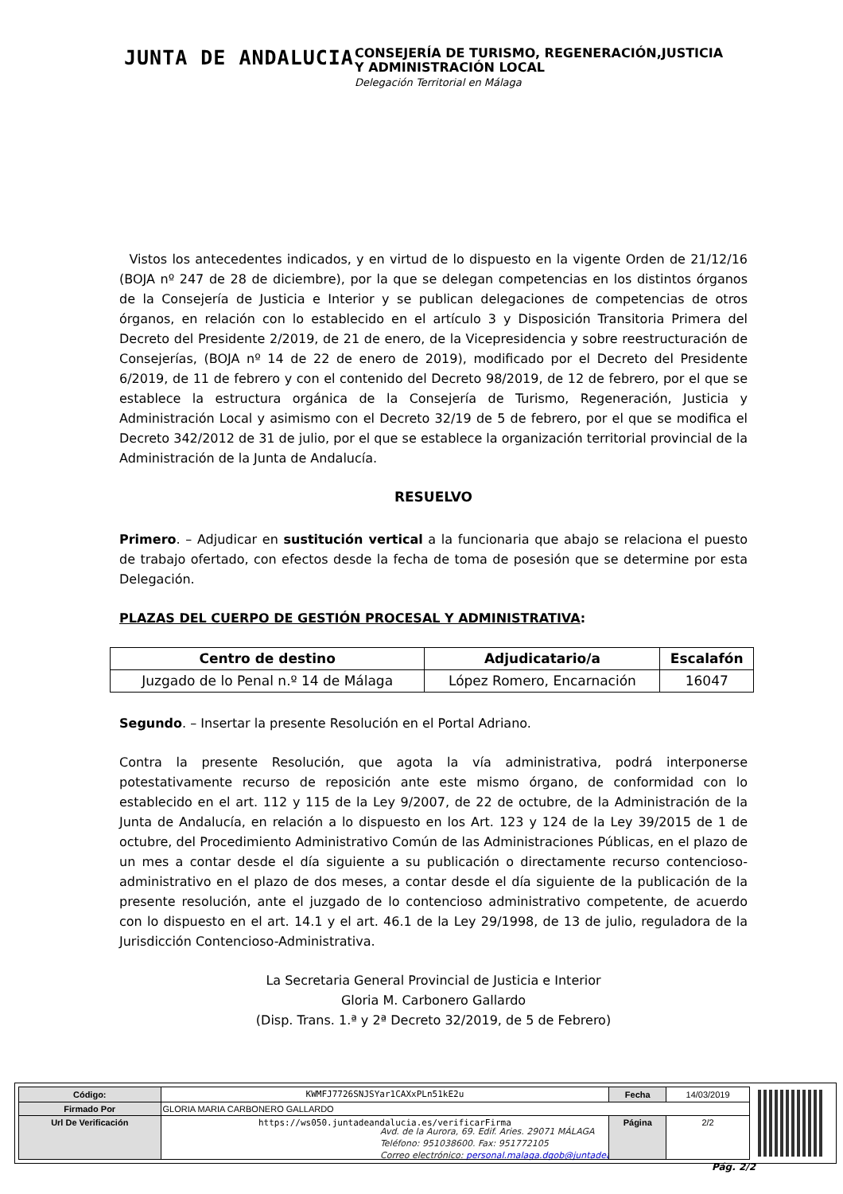JUNTA DE ANDALUCIA
CONSEJERÍA DE TURISMO, REGENERACIÓN,JUSTICIA
Y ADMINISTRACIÓN LOCAL
Delegación Territorial en Málaga
Vistos los antecedentes indicados, y en virtud de lo dispuesto en la vigente Orden de 21/12/16 (BOJA nº 247 de 28 de diciembre), por la que se delegan competencias en los distintos órganos de la Consejería de Justicia e Interior y se publican delegaciones de competencias de otros órganos, en relación con lo establecido en el artículo 3 y Disposición Transitoria Primera del Decreto del Presidente 2/2019, de 21 de enero, de la Vicepresidencia y sobre reestructuración de Consejerías, (BOJA nº 14 de 22 de enero de 2019), modificado por el Decreto del Presidente 6/2019, de 11 de febrero y con el contenido del Decreto 98/2019, de 12 de febrero, por el que se establece la estructura orgánica de la Consejería de Turismo, Regeneración, Justicia y Administración Local y asimismo con el Decreto 32/19 de 5 de febrero, por el que se modifica el Decreto 342/2012 de 31 de julio, por el que se establece la organización territorial provincial de la Administración de la Junta de Andalucía.
RESUELVO
Primero. – Adjudicar en sustitución vertical a la funcionaria que abajo se relaciona el puesto de trabajo ofertado, con efectos desde la fecha de toma de posesión que se determine por esta Delegación.
PLAZAS DEL CUERPO DE GESTIÓN PROCESAL Y ADMINISTRATIVA:
| Centro de destino | Adjudicatario/a | Escalafón |
| --- | --- | --- |
| Juzgado de lo Penal n.º 14 de Málaga | López Romero, Encarnación | 16047 |
Segundo. – Insertar la presente Resolución en el Portal Adriano.
Contra la presente Resolución, que agota la vía administrativa, podrá interponerse potestativamente recurso de reposición ante este mismo órgano, de conformidad con lo establecido en el art. 112 y 115 de la Ley 9/2007, de 22 de octubre, de la Administración de la Junta de Andalucía, en relación a lo dispuesto en los Art. 123 y 124 de la Ley 39/2015 de 1 de octubre, del Procedimiento Administrativo Común de las Administraciones Públicas, en el plazo de un mes a contar desde el día siguiente a su publicación o directamente recurso contencioso-administrativo en el plazo de dos meses, a contar desde el día siguiente de la publicación de la presente resolución, ante el juzgado de lo contencioso administrativo competente, de acuerdo con lo dispuesto en el art. 14.1 y el art. 46.1 de la Ley 29/1998, de 13 de julio, reguladora de la Jurisdicción Contencioso-Administrativa.
La Secretaria General Provincial de Justicia e Interior
Gloria M. Carbonero Gallardo
(Disp. Trans. 1.ª y 2ª Decreto 32/2019, de 5 de Febrero)
Avd. de la Aurora, 69. Edif. Aries. 29071 MÁLAGA
Teléfono: 951038600. Fax: 951772105
Correo electrónico: personal.malaga.dgob@juntadeandalucia.es
Pág. 2/2
| Código: | KWMFJ7726SNJSYar1CAXxPLn51kE2u | Fecha | 14/03/2019 |
| Firmado Por | GLORIA MARIA CARBONERO GALLARDO | | |
| Url De Verificación | https://ws050.juntadeandalucia.es/verificarFirma | Página | 2/2 |